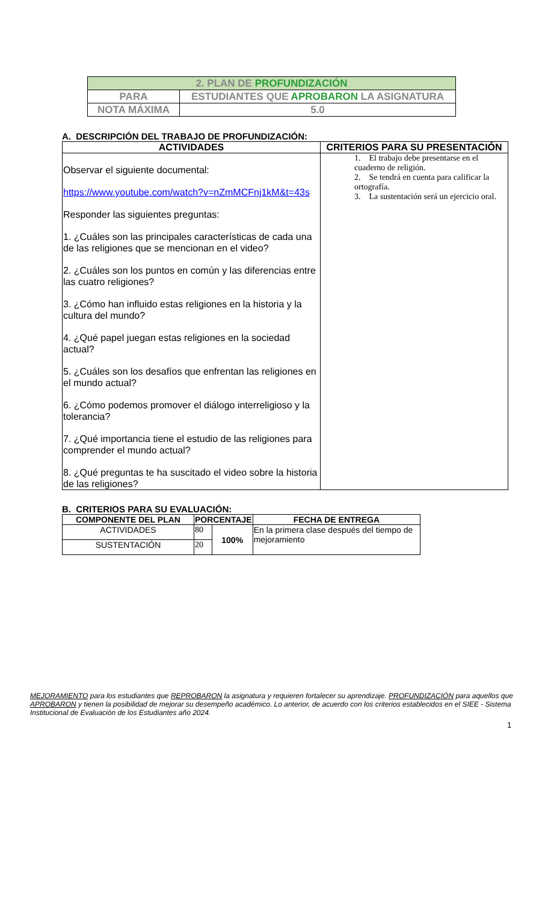| 2. PLAN DE PROFUNDIZACIÓN | |
| PARA | ESTUDIANTES QUE APROBARON LA ASIGNATURA |
| NOTA MÁXIMA | 5.0 |
A. DESCRIPCIÓN DEL TRABAJO DE PROFUNDIZACIÓN:
| ACTIVIDADES | CRITERIOS PARA SU PRESENTACIÓN |
| --- | --- |
| Observar el siguiente documental: https://www.youtube.com/watch?v=nZmMCFnj1kM&t=43s Responder las siguientes preguntas: 1. ¿Cuáles son las principales características de cada una de las religiones que se mencionan en el video? 2. ¿Cuáles son los puntos en común y las diferencias entre las cuatro religiones? 3. ¿Cómo han influido estas religiones en la historia y la cultura del mundo? 4. ¿Qué papel juegan estas religiones en la sociedad actual? 5. ¿Cuáles son los desafíos que enfrentan las religiones en el mundo actual? 6. ¿Cómo podemos promover el diálogo interreligioso y la tolerancia? 7. ¿Qué importancia tiene el estudio de las religiones para comprender el mundo actual? 8. ¿Qué preguntas te ha suscitado el video sobre la historia de las religiones? | 1. El trabajo debe presentarse en el cuaderno de religión. 2. Se tendrá en cuenta para calificar la ortografía. 3. La sustentación será un ejercicio oral. |
B. CRITERIOS PARA SU EVALUACIÓN:
| COMPONENTE DEL PLAN | PORCENTAJE | | FECHA DE ENTREGA |
| --- | --- | --- | --- |
| ACTIVIDADES | 80 | 100% | En la primera clase después del tiempo de mejoramiento |
| SUSTENTACIÓN | 20 | | |
MEJORAMIENTO para los estudiantes que REPROBARON la asignatura y requieren fortalecer su aprendizaje. PROFUNDIZACIÓN para aquellos que APROBARON y tienen la posibilidad de mejorar su desempeño académico. Lo anterior, de acuerdo con los criterios establecidos en el SIEE - Sistema Institucional de Evaluación de los Estudiantes año 2024.
1